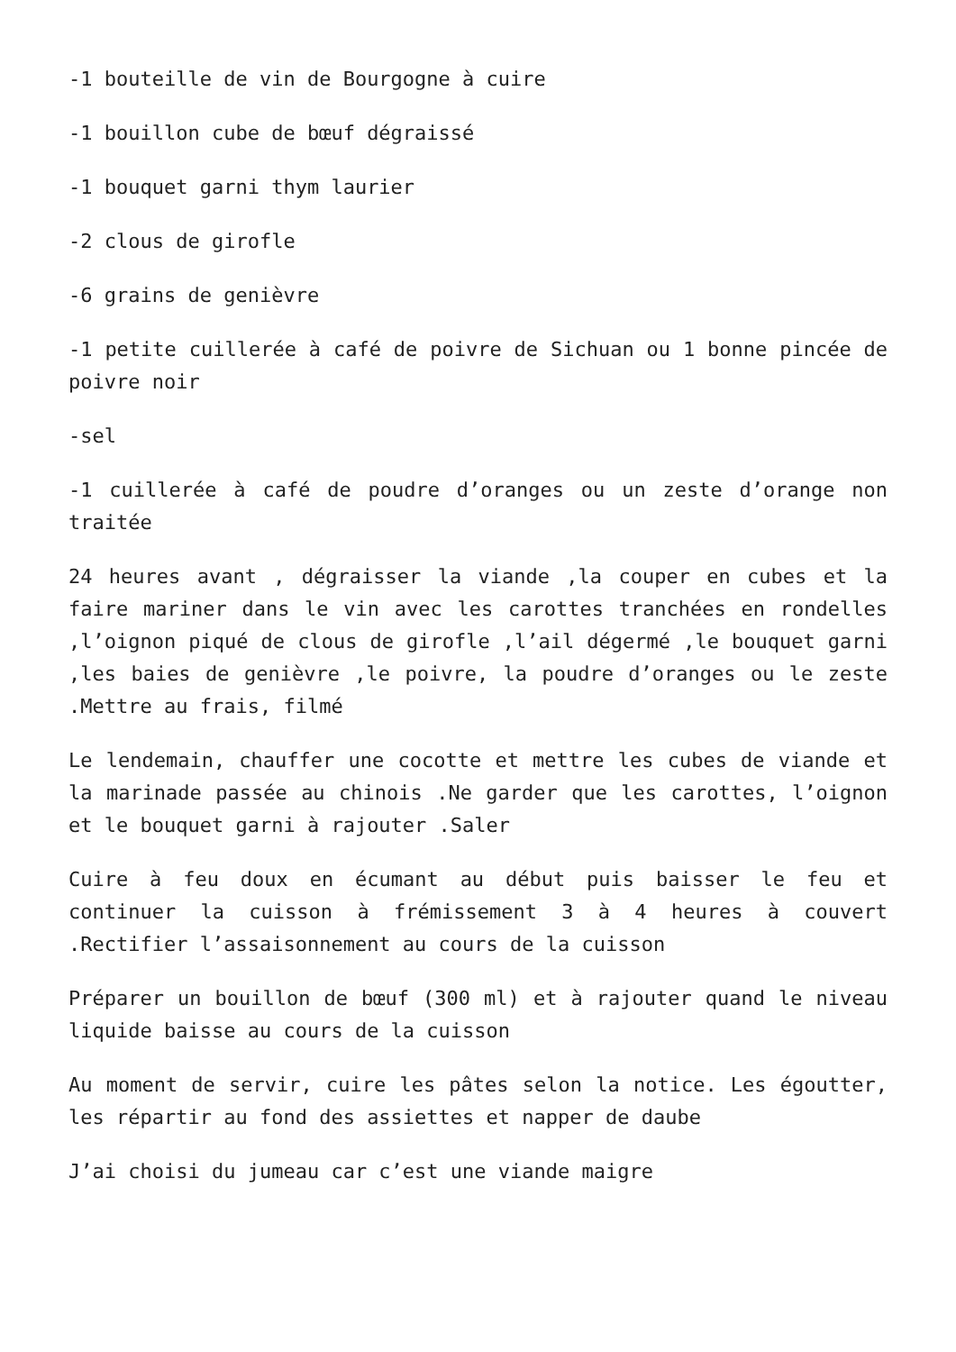-1 bouteille de vin de Bourgogne à cuire
-1 bouillon cube de bœuf dégraissé
-1 bouquet garni thym laurier
-2 clous de girofle
-6 grains de genièvre
-1 petite cuillerée à café de poivre de Sichuan ou 1 bonne pincée de poivre noir
-sel
-1 cuillerée à café de poudre d’oranges ou un zeste d’orange non traitée
24 heures avant , dégraisser la viande ,la couper en cubes et la faire mariner dans le vin avec les carottes tranchées en rondelles ,l’oignon piqué de clous de girofle ,l’ail dégermé ,le bouquet garni ,les baies de genièvre ,le poivre, la poudre d’oranges ou le zeste .Mettre au frais, filmé
Le lendemain, chauffer une cocotte et mettre les cubes de viande et la marinade passée au chinois .Ne garder que les carottes, l’oignon et le bouquet garni à rajouter .Saler
Cuire à feu doux en écumant au début puis baisser le feu et continuer la cuisson à frémissement 3 à 4 heures à couvert .Rectifier l’assaisonnement au cours de la cuisson
Préparer un bouillon de bœuf (300 ml) et à rajouter quand le niveau liquide baisse au cours de la cuisson
Au moment de servir, cuire les pâtes selon la notice. Les égoutter, les répartir au fond des assiettes et napper de daube
J’ai choisi du jumeau car c’est une viande maigre